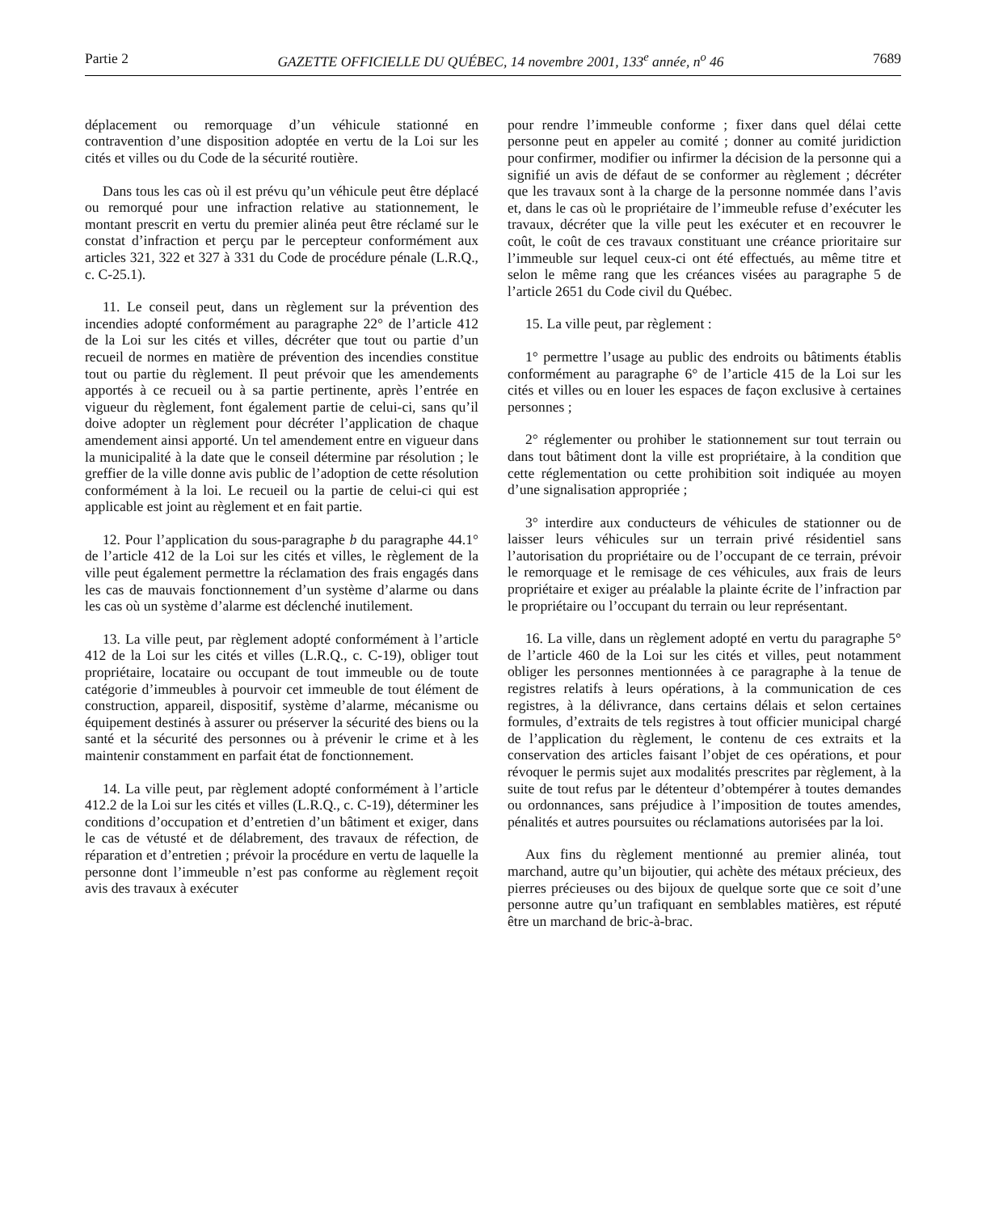Partie 2 GAZETTE OFFICIELLE DU QUÉBEC, 14 novembre 2001, 133<sup>e</sup> année, n<sup>o</sup> 46 7689
déplacement ou remorquage d’un véhicule stationné en contravention d’une disposition adoptée en vertu de la Loi sur les cités et villes ou du Code de la sécurité routière.
Dans tous les cas où il est prévu qu’un véhicule peut être déplacé ou remorqué pour une infraction relative au stationnement, le montant prescrit en vertu du premier alinéa peut être réclamé sur le constat d’infraction et perçu par le percepteur conformément aux articles 321, 322 et 327 à 331 du Code de procédure pénale (L.R.Q., c. C-25.1).
11. Le conseil peut, dans un règlement sur la prévention des incendies adopté conformément au paragraphe 22° de l’article 412 de la Loi sur les cités et villes, décréter que tout ou partie d’un recueil de normes en matière de prévention des incendies constitue tout ou partie du règlement. Il peut prévoir que les amendements apportés à ce recueil ou à sa partie pertinente, après l’entrée en vigueur du règlement, font également partie de celui-ci, sans qu’il doive adopter un règlement pour décréter l’application de chaque amendement ainsi apporté. Un tel amendement entre en vigueur dans la municipalité à la date que le conseil détermine par résolution ; le greffier de la ville donne avis public de l’adoption de cette résolution conformément à la loi. Le recueil ou la partie de celui-ci qui est applicable est joint au règlement et en fait partie.
12. Pour l’application du sous-paragraphe b du paragraphe 44.1° de l’article 412 de la Loi sur les cités et villes, le règlement de la ville peut également permettre la réclamation des frais engagés dans les cas de mauvais fonctionnement d’un système d’alarme ou dans les cas où un système d’alarme est déclenché inutilement.
13. La ville peut, par règlement adopté conformément à l’article 412 de la Loi sur les cités et villes (L.R.Q., c. C-19), obliger tout propriétaire, locataire ou occupant de tout immeuble ou de toute catégorie d’immeubles à pourvoir cet immeuble de tout élément de construction, appareil, dispositif, système d’alarme, mécanisme ou équipement destinés à assurer ou préserver la sécurité des biens ou la santé et la sécurité des personnes ou à prévenir le crime et à les maintenir constamment en parfait état de fonctionnement.
14. La ville peut, par règlement adopté conformément à l’article 412.2 de la Loi sur les cités et villes (L.R.Q., c. C-19), déterminer les conditions d’occupation et d’entretien d’un bâtiment et exiger, dans le cas de vétusté et de délabrement, des travaux de réfection, de réparation et d’entretien ; prévoir la procédure en vertu de laquelle la personne dont l’immeuble n’est pas conforme au règlement reçoit avis des travaux à exécuter
pour rendre l’immeuble conforme ; fixer dans quel délai cette personne peut en appeler au comité ; donner au comité juridiction pour confirmer, modifier ou infirmer la décision de la personne qui a signifié un avis de défaut de se conformer au règlement ; décréter que les travaux sont à la charge de la personne nommée dans l’avis et, dans le cas où le propriétaire de l’immeuble refuse d’exécuter les travaux, décréter que la ville peut les exécuter et en recouvrer le coût, le coût de ces travaux constituant une créance prioritaire sur l’immeuble sur lequel ceux-ci ont été effectués, au même titre et selon le même rang que les créances visées au paragraphe 5 de l’article 2651 du Code civil du Québec.
15. La ville peut, par règlement :
1° permettre l’usage au public des endroits ou bâtiments établis conformément au paragraphe 6° de l’article 415 de la Loi sur les cités et villes ou en louer les espaces de façon exclusive à certaines personnes ;
2° réglementer ou prohiber le stationnement sur tout terrain ou dans tout bâtiment dont la ville est propriétaire, à la condition que cette réglementation ou cette prohibition soit indiquée au moyen d’une signalisation appropriée ;
3° interdire aux conducteurs de véhicules de stationner ou de laisser leurs véhicules sur un terrain privé résidentiel sans l’autorisation du propriétaire ou de l’occupant de ce terrain, prévoir le remorquage et le remisage de ces véhicules, aux frais de leurs propriétaire et exiger au préalable la plainte écrite de l’infraction par le propriétaire ou l’occupant du terrain ou leur représentant.
16. La ville, dans un règlement adopté en vertu du paragraphe 5° de l’article 460 de la Loi sur les cités et villes, peut notamment obliger les personnes mentionnées à ce paragraphe à la tenue de registres relatifs à leurs opérations, à la communication de ces registres, à la délivrance, dans certains délais et selon certaines formules, d’extraits de tels registres à tout officier municipal chargé de l’application du règlement, le contenu de ces extraits et la conservation des articles faisant l’objet de ces opérations, et pour révoquer le permis sujet aux modalités prescrites par règlement, à la suite de tout refus par le détenteur d’obtempérer à toutes demandes ou ordonnances, sans préjudice à l’imposition de toutes amendes, pénalités et autres poursuites ou réclamations autorisées par la loi.
Aux fins du règlement mentionné au premier alinéa, tout marchand, autre qu’un bijoutier, qui achète des métaux précieux, des pierres précieuses ou des bijoux de quelque sorte que ce soit d’une personne autre qu’un trafiquant en semblables matières, est réputé être un marchand de bric-à-brac.